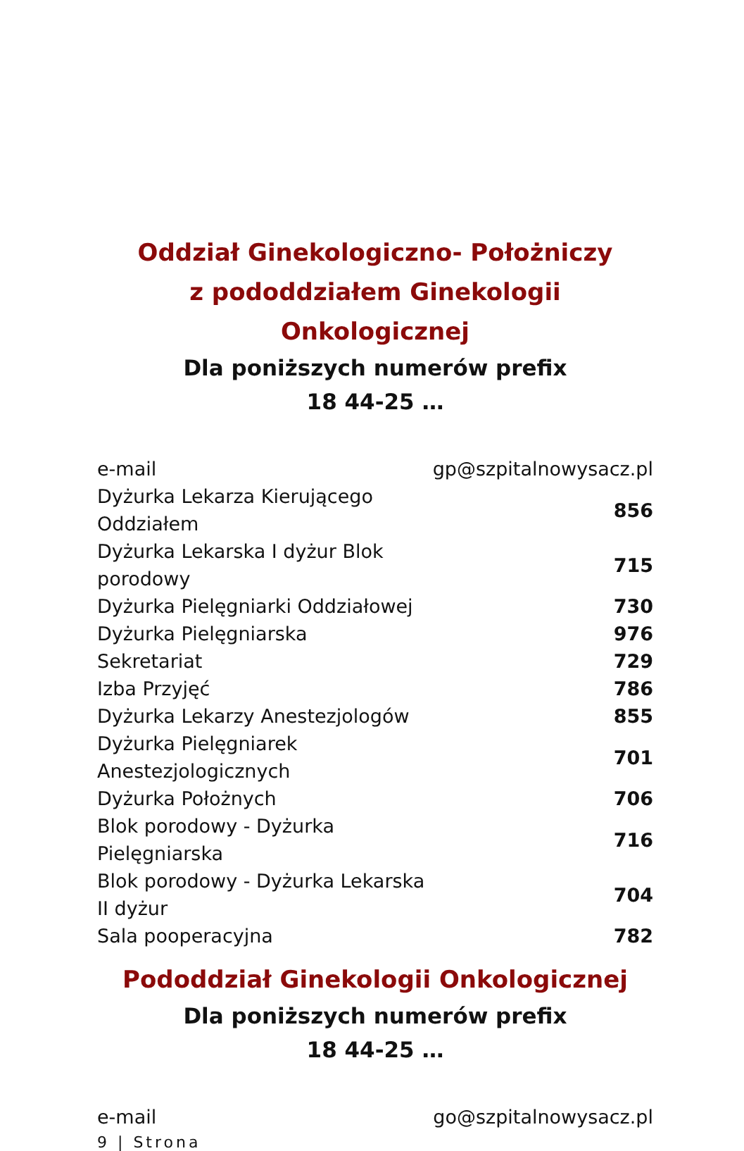Oddział Ginekologiczno- Położniczy
z pododdziałem Ginekologii Onkologicznej
Dla poniższych numerów prefix
18 44-25 …
| e-mail | gp@szpitalnowysacz.pl |
| Dyżurka Lekarza Kierującego Oddziałem | 856 |
| Dyżurka Lekarska I dyżur Blok porodowy | 715 |
| Dyżurka Pielęgniarki Oddziałowej | 730 |
| Dyżurka Pielęgniarska | 976 |
| Sekretariat | 729 |
| Izba Przyjęć | 786 |
| Dyżurka Lekarzy Anestezjologów | 855 |
| Dyżurka Pielęgniarek Anestezjologicznych | 701 |
| Dyżurka Położnych | 706 |
| Blok porodowy - Dyżurka Pielęgniarska | 716 |
| Blok porodowy - Dyżurka Lekarska II dyżur | 704 |
| Sala pooperacyjna | 782 |
Pododdział Ginekologii Onkologicznej
Dla poniższych numerów prefix
18 44-25 …
| e-mail | go@szpitalnowysacz.pl |
9 | Strona